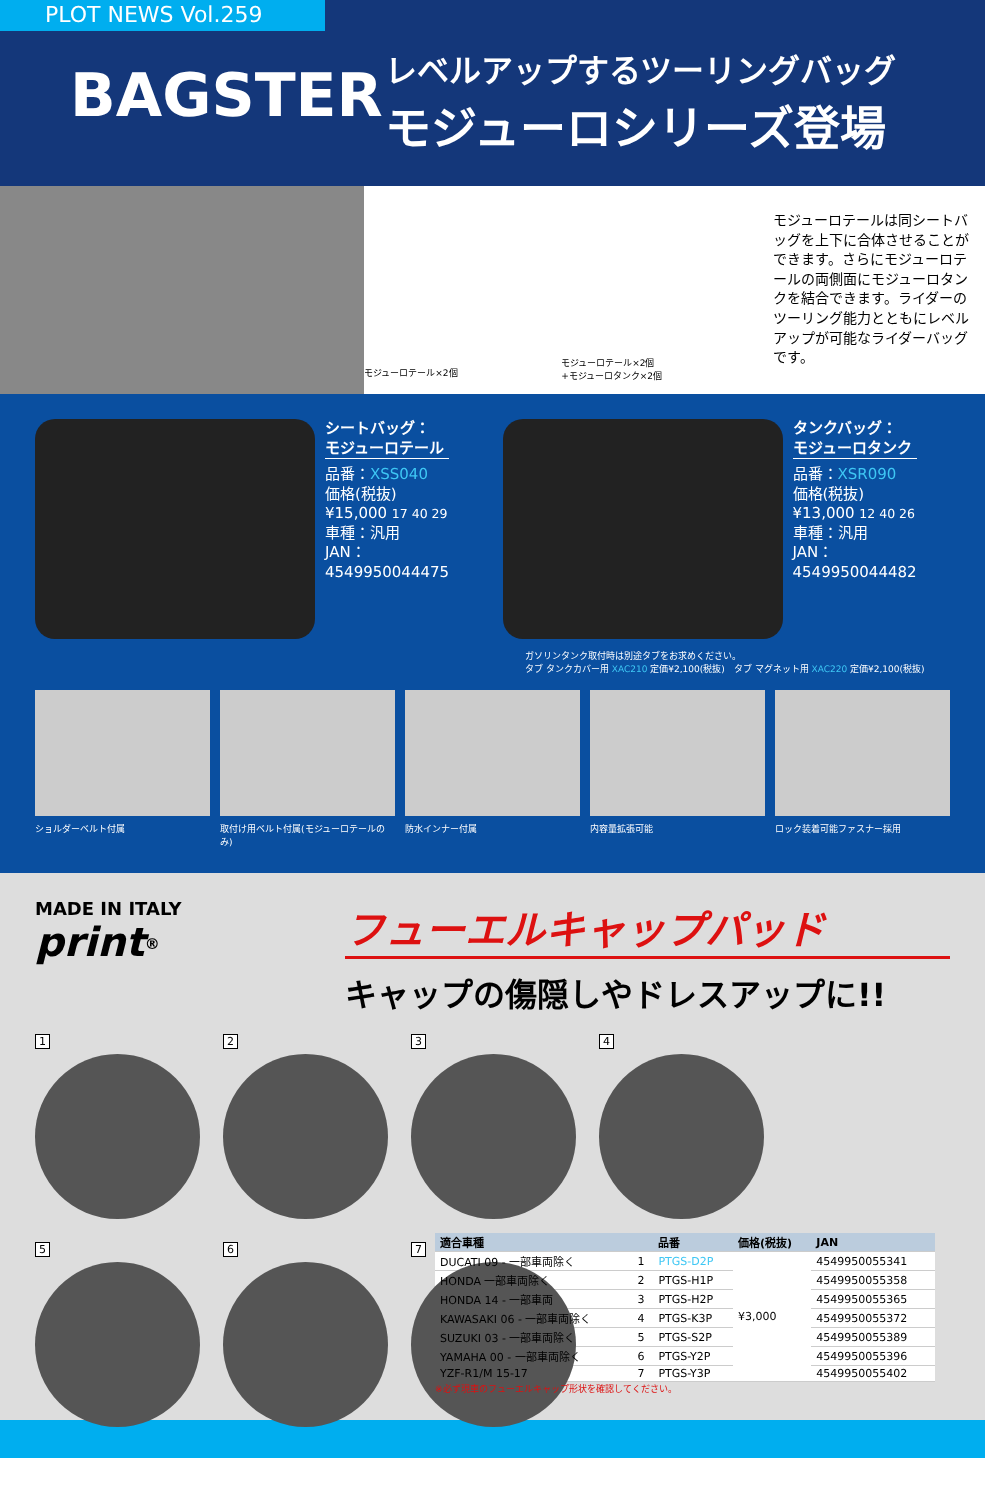PLOT NEWS Vol.259
BAGSTER
レベルアップするツーリングバッグ
モジューロシリーズ登場
モジューロテール×2個
モジューロテール×2個
+モジューロタンク×2個
モジューロテールは同シートバッグを上下に合体させることができます。さらにモジューロテールの両側面にモジューロタンクを結合できます。ライダーのツーリング能力とともにレベルアップが可能なライダーバッグです。
シートバッグ：
モジューロテール
品番：XSS040
価格(税抜)
¥15,000 17 40 29
車種：汎用
JAN：
4549950044475
タンクバッグ：
モジューロタンク
品番：XSR090
価格(税抜)
¥13,000 12 40 26
車種：汎用
JAN：
4549950044482
ガソリンタンク取付時は別途タブをお求めください。
タブ タンクカバー用 XAC210 定価¥2,100(税抜)　タブ マグネット用 XAC220 定価¥2,100(税抜)
ショルダーベルト付属 取付け用ベルト付属(モジューロテールのみ)
防水インナー付属 内容量拡張可能 ロック装着可能ファスナー採用
MADE IN ITALY
print<sup>®</sup>
フューエルキャップパッド
キャップの傷隠しやドレスアップに!!
1
2
3
4
5
6
7
| 適合車種 | | 品番 | 価格(税抜) | JAN |
| --- | --- | --- | --- | --- |
| DUCATI 09 - 一部車両除く | 1 | PTGS-D2P | ¥3,000 | 4549950055341 |
| HONDA 一部車両除く | 2 | PTGS-H1P | | 4549950055358 |
| HONDA 14 - 一部車両 | 3 | PTGS-H2P | | 4549950055365 |
| KAWASAKI 06 - 一部車両除く | 4 | PTGS-K3P | | 4549950055372 |
| SUZUKI 03 - 一部車両除く | 5 | PTGS-S2P | | 4549950055389 |
| YAMAHA 00 - 一部車両除く | 6 | PTGS-Y2P | | 4549950055396 |
| YZF-R1/M 15-17 | 7 | PTGS-Y3P | | 4549950055402 |
※必ず現車のフューエルキャップ形状を確認してください。